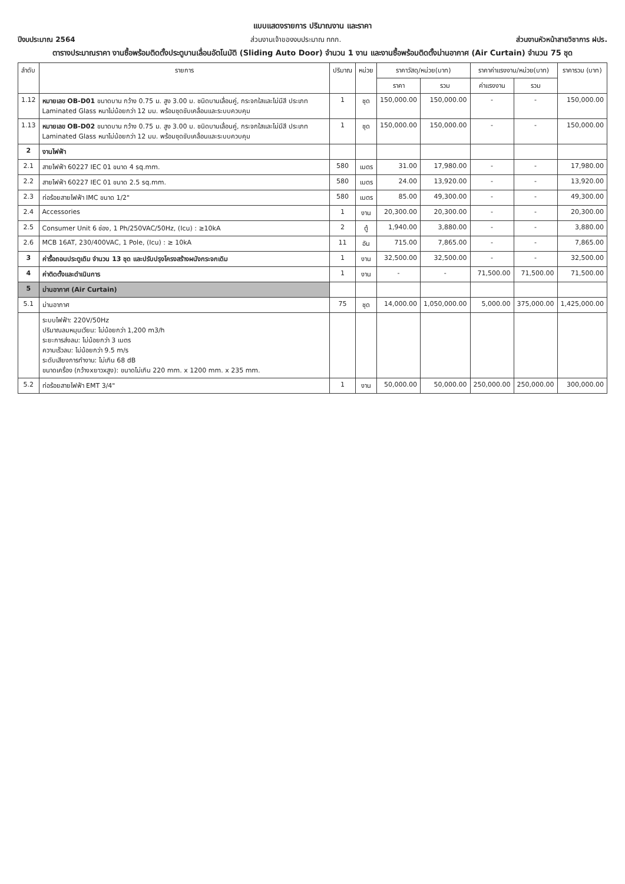แบบแสดงรายการ ปริมาณงาน และราคา
ปีงบประมาณ 2564 ส่วนงานเจ้าของงบประมาณ ทกก. ส่วนงานหัวหน้าสายวิชาการ ฝปร.
ตารางประมาณราคา งานซื้อพร้อมติดตั้งประตูบานเลื่อนอัตโนมัติ (Sliding Auto Door) จำนวน 1 งาน และงานซื้อพร้อมติดตั้งม่านอากาศ (Air Curtain) จำนวน 75 ชุด
| ลำดับ | รายการ | ปริมาณ | หน่วย | ราคาวัสดุ/หน่วย(บาท) | | ราคาค่าแรงงาน/หน่วย(บาท) | | ราคารวม (บาท) |
| --- | --- | --- | --- | --- | --- | --- | --- | --- |
| | | | | ราคา | รวม | ค่าแรงงาน | รวม | |
| 1.12 | หมายเลข OB-D01 ขนาดบาน กว้าง 0.75 ม. สูง 3.00 ม. ชนิดบานเลื่อนคู่, กระจกใสและไม่มีสี ประเภท Laminated Glass หนาไม่น้อยกว่า 12 มม. พร้อมชุดขับเคลื่อนและระบบควบคุม | 1 | ชุด | 150,000.00 | 150,000.00 | - | - | 150,000.00 |
| 1.13 | หมายเลข OB-D02 ขนาดบาน กว้าง 0.75 ม. สูง 3.00 ม. ชนิดบานเลื่อนคู่, กระจกใสและไม่มีสี ประเภท Laminated Glass หนาไม่น้อยกว่า 12 มม. พร้อมชุดขับเคลื่อนและระบบควบคุม | 1 | ชุด | 150,000.00 | 150,000.00 | - | - | 150,000.00 |
| 2 | งานไฟฟ้า | | | | | | | |
| 2.1 | สายไฟฟ้า 60227 IEC 01 ขนาด 4 sq.mm. | 580 | เมตร | 31.00 | 17,980.00 | - | - | 17,980.00 |
| 2.2 | สายไฟฟ้า 60227 IEC 01 ขนาด 2.5 sq.mm. | 580 | เมตร | 24.00 | 13,920.00 | - | - | 13,920.00 |
| 2.3 | ท่อร้อยสายไฟฟ้า IMC ขนาด 1/2" | 580 | เมตร | 85.00 | 49,300.00 | - | - | 49,300.00 |
| 2.4 | Accessories | 1 | งาน | 20,300.00 | 20,300.00 | - | - | 20,300.00 |
| 2.5 | Consumer Unit 6 ช่อง, 1 Ph/250VAC/50Hz, (Icu) : ≥10kA | 2 | ตู้ | 1,940.00 | 3,880.00 | - | - | 3,880.00 |
| 2.6 | MCB 16AT, 230/400VAC, 1 Pole, (Icu) : ≥ 10kA | 11 | อัน | 715.00 | 7,865.00 | - | - | 7,865.00 |
| 3 | ค่ารื้อถอนประตูเดิม จำนวน 13 ชุด และปรับปรุงโครงสร้างผนังกระจกเดิม | 1 | งาน | 32,500.00 | 32,500.00 | - | - | 32,500.00 |
| 4 | ค่าติดตั้งและดำเนินการ | 1 | งาน | - | - | 71,500.00 | 71,500.00 | 71,500.00 |
| 5 | ม่านอากาศ (Air Curtain) | | | | | | | |
| 5.1 | ม่านอากาศ | 75 | ชุด | 14,000.00 | 1,050,000.00 | 5,000.00 | 375,000.00 | 1,425,000.00 |
| | ระบบไฟฟ้า: 220V/50Hz ปริมาณลมหมุนเวียน: ไม่น้อยกว่า 1,200 m3/h ระยะการส่งลม: ไม่น้อยกว่า 3 เมตร ความเร็วลม: ไม่น้อยกว่า 9.5 m/s ระดับเสียงการทำงาน: ไม่เกิน 68 dB ขนาดเครื่อง (กว้างxยาวxสูง): ขนาดไม่เกิน 220 mm. x 1200 mm. x 235 mm. | | | | | | | |
| 5.2 | ท่อร้อยสายไฟฟ้า EMT 3/4" | 1 | งาน | 50,000.00 | 50,000.00 | 250,000.00 | 250,000.00 | 300,000.00 |